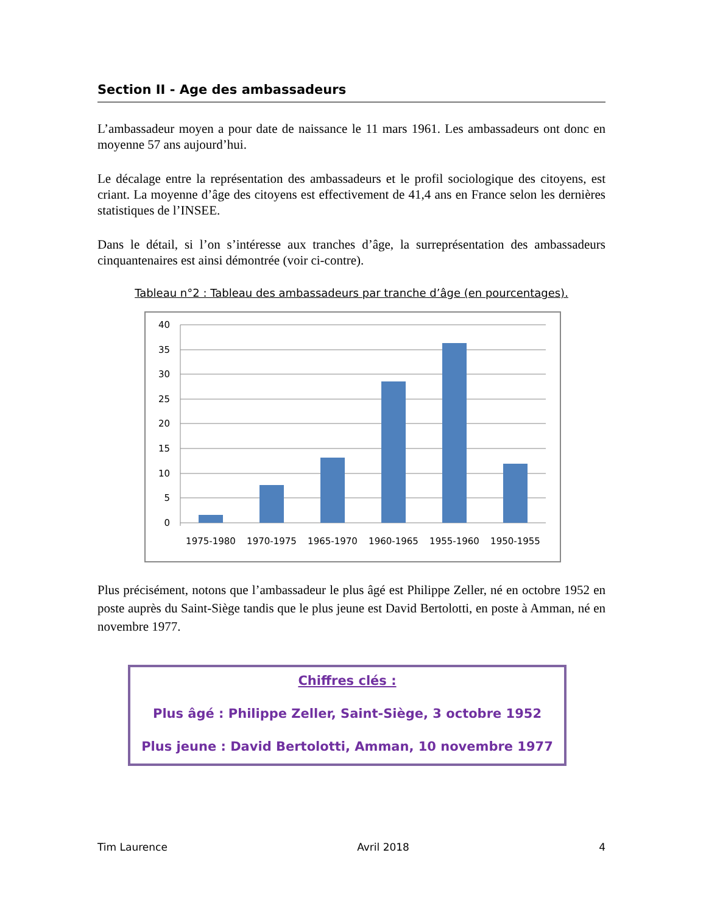Section II - Age des ambassadeurs
L’ambassadeur moyen a pour date de naissance le 11 mars 1961. Les ambassadeurs ont donc en moyenne 57 ans aujourd’hui.
Le décalage entre la représentation des ambassadeurs et le profil sociologique des citoyens, est criant. La moyenne d’âge des citoyens est effectivement de 41,4 ans en France selon les dernières statistiques de l’INSEE.
Dans le détail, si l’on s’intéresse aux tranches d’âge, la surreprésentation des ambassadeurs cinquantenaires est ainsi démontrée (voir ci-contre).
Tableau n°2 : Tableau des ambassadeurs par tranche d’âge (en pourcentages).
40
35
30
25
20
15
10
5
0
1975-1980
1970-1975
1965-1970
1960-1965
1955-1960
1950-1955
Plus précisément, notons que l’ambassadeur le plus âgé est Philippe Zeller, né en octobre 1952 en poste auprès du Saint-Siège tandis que le plus jeune est David Bertolotti, en poste à Amman, né en novembre 1977.
Chiffres clés :
Plus âgé : Philippe Zeller, Saint-Siège, 3 octobre 1952
Plus jeune : David Bertolotti, Amman, 10 novembre 1977
Tim Laurence Avril 2018 4